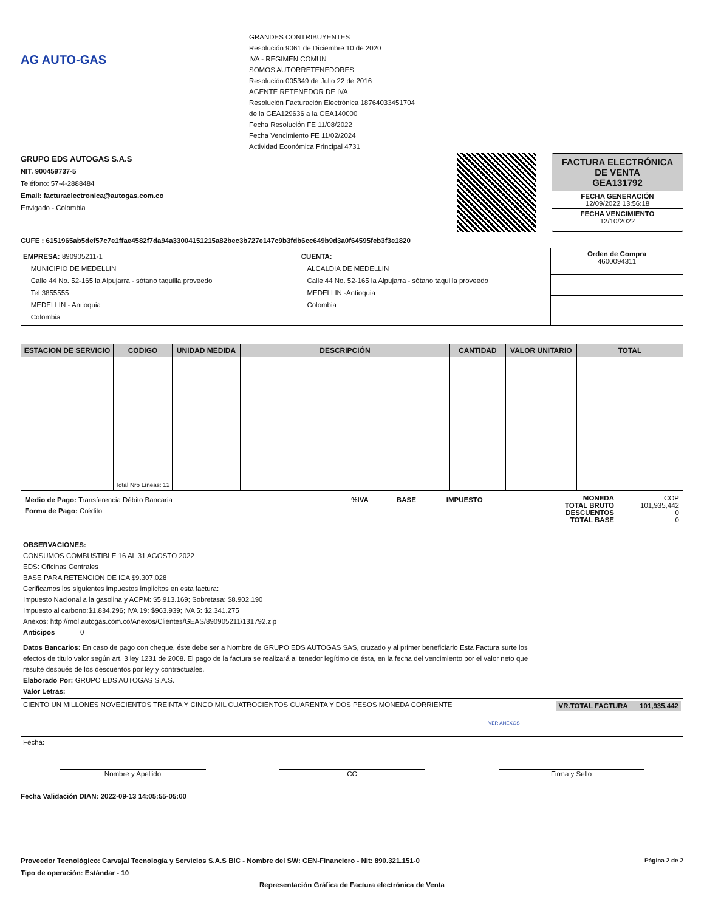AG AUTO-GAS
GRANDES CONTRIBUYENTES
Resolución 9061 de Diciembre 10 de 2020
IVA - REGIMEN COMUN
SOMOS AUTORRETENEDORES
Resolución 005349 de Julio 22 de 2016
AGENTE RETENEDOR DE IVA
Resolución Facturación Electrónica 18764033451704
de la GEA129636 a la GEA140000
Fecha Resolución FE 11/08/2022
Fecha Vencimiento FE 11/02/2024
Actividad Económica Principal 4731
GRUPO EDS AUTOGAS S.A.S
NIT. 900459737-5
Teléfono: 57-4-2888484
Email: facturaelectronica@autogas.com.co
Envigado - Colombia
FACTURA ELECTRÓNICA DE VENTA
GEA131792
FECHA GENERACIÓN
12/09/2022 13:56:18
FECHA VENCIMIENTO
12/10/2022
CUFE : 6151965ab5def57c7e1ffae4582f7da94a33004151215a82bec3b727e147c9b3fdb6cc649b9d3a0f64595feb3f3e1820
| EMPRESA: 890905211-1 MUNICIPIO DE MEDELLIN Calle 44 No. 52-165 la Alpujarra - sótano taquilla proveedo Tel 3855555 MEDELLIN - Antioquia Colombia | CUENTA: ALCALDIA DE MEDELLIN Calle 44 No. 52-165 la Alpujarra - sótano taquilla proveedo MEDELLIN -Antioquia Colombia | Orden de Compra 4600094311 |
| ESTACION DE SERVICIO | CODIGO | UNIDAD MEDIDA | DESCRIPCIÓN | CANTIDAD | VALOR UNITARIO | TOTAL |
| --- | --- | --- | --- | --- | --- | --- |
| | Total Nro Líneas: 12 | | | | | |
| / Medio de Pago: Transferencia Débito Bancaria Forma de Pago: Crédito / %IVA / BASE / IMPUESTO / | / MONEDA TOTAL BRUTO DESCUENTOS TOTAL BASE / COP 101,935,442 0 0 / |
| OBSERVACIONES: CONSUMOS COMBUSTIBLE 16 AL 31 AGOSTO 2022 EDS: Oficinas Centrales BASE PARA RETENCION DE ICA $9.307.028 Cerificamos los siguientes impuestos implicitos en esta factura: Impuesto Nacional a la gasolina y ACPM: $5.913.169; Sobretasa: $8.902.190 Impuesto al carbono:$1.834.296; IVA 19: $963.939; IVA 5: $2.341.275 Anexos: http://mol.autogas.com.co/Anexos/Clientes/GEAS/890905211\131792.zip Anticipos 0 | |
| Datos Bancarios: En caso de pago con cheque, éste debe ser a Nombre de GRUPO EDS AUTOGAS SAS, cruzado y al primer beneficiario Esta Factura surte los efectos de titulo valor según art. 3 ley 1231 de 2008. El pago de la factura se realizará al tenedor legítimo de ésta, en la fecha del vencimiento por el valor neto que resulte después de los descuentos por ley y contractuales. Elaborado Por: GRUPO EDS AUTOGAS S.A.S. Valor Letras: | |
| CIENTO UN MILLONES NOVECIENTOS TREINTA Y CINCO MIL CUATROCIENTOS CUARENTA Y DOS PESOS MONEDA CORRIENTE VR.TOTAL FACTURA 101,935,442 VER ANEXOS | |
| Fecha: / Nombre y Apellido / CC / Firma y Sello / | |
Fecha Validación DIAN: 2022-09-13 14:05:55-05:00
Proveedor Tecnológico: Carvajal Tecnología y Servicios S.A.S BIC - Nombre del SW: CEN-Financiero - Nit: 890.321.151-0
Tipo de operación: Estándar - 10
Página 2 de 2
Representación Gráfica de Factura electrónica de Venta